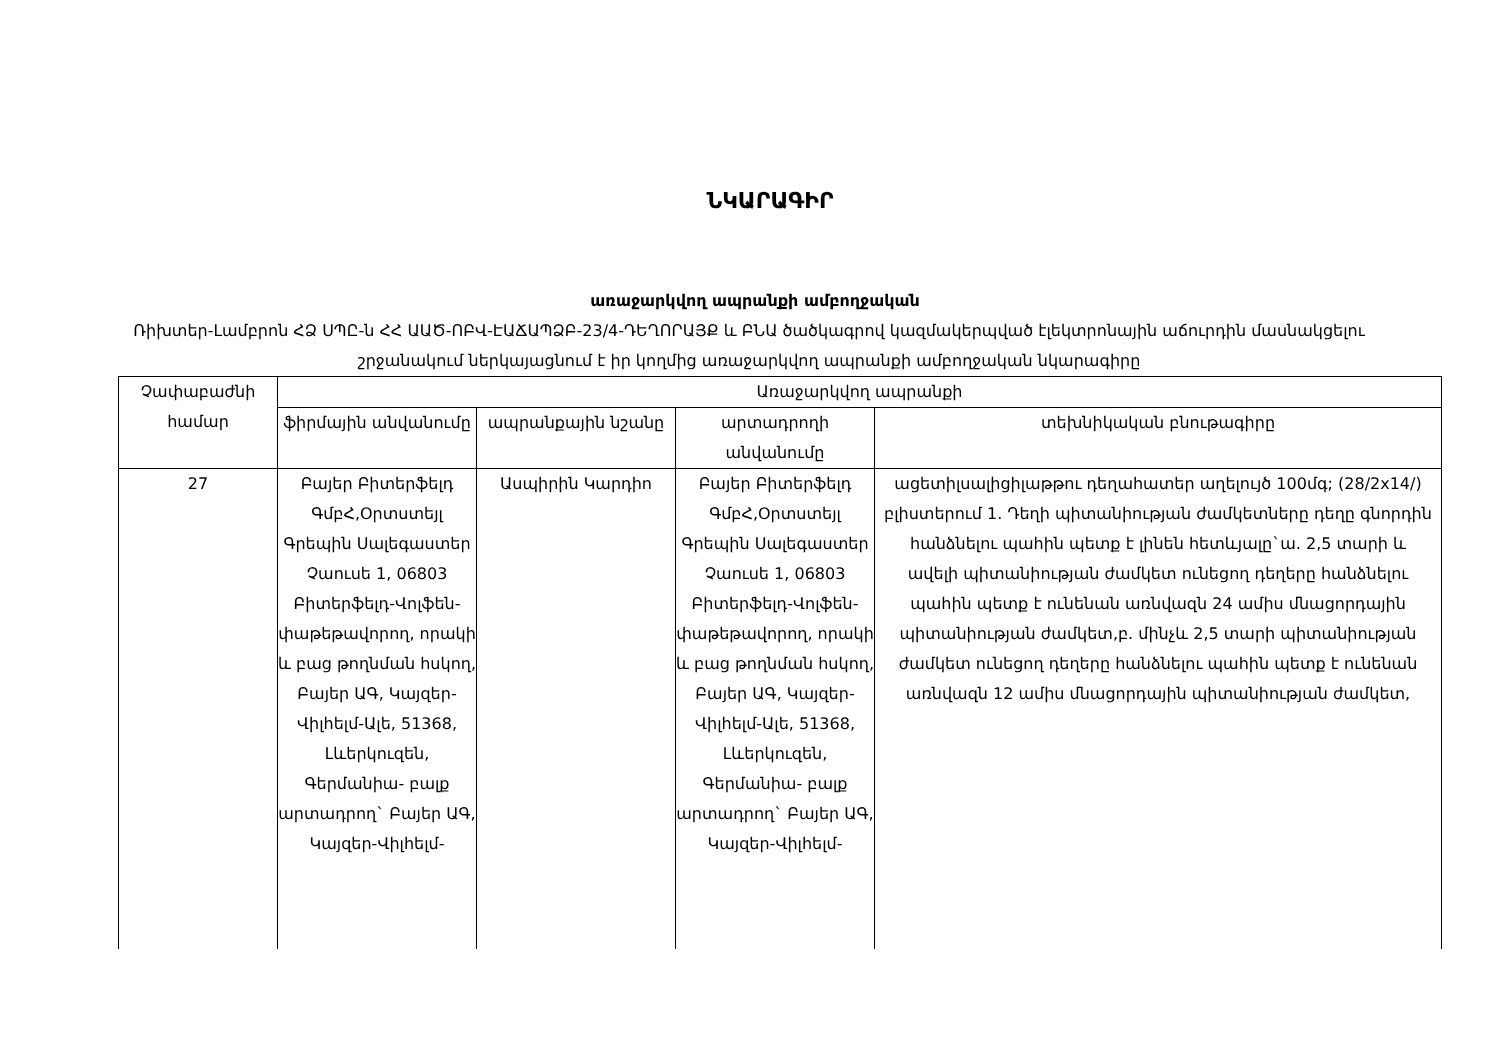ՆԿԱՐԱԳԻՐ
առաջարկվող ապրանքի ամբողջական
Ռիխտեր-Լամբրոն ՀՁ ՍՊԸ-ն ՀՀ ԱԱԾ-ՈԲՎ-ԷԱՃԱՊՁԲ-23/4-ԴԵՂՈՐԱՅՔ և ԲՆԱ ծածկագրով կազմակերպված էլեկտրոնային աճուրդին մասնակցելու շրջանակում ներկայացնում է իր կողմից առաջարկվող ապրանքի ամբողջական նկարագիրը
| Չափաբաժնի համար | Առաջարկվող ապրանքի | | | |
| --- | --- | --- | --- | --- |
| | ֆիրմային անվանումը | ապրանքային նշանը | արտադրողի անվանումը | տեխնիկական բնութագիրը |
| 27 | Բայեր Բիտերֆելդ ԳմբՀ,Օրտստեյլ Գրեպին Սալեգաստեր Չաուսե 1, 06803 Բիտերֆելդ-Վոլֆեն-փաթեթավորող, որակի և բաց թողնման հսկող, Բայեր ԱԳ, Կայզեր-Վիլհելմ-Ալե, 51368, Լևերկուզեն, Գերմանիա- բալք արտադրող` Բայեր ԱԳ, Կայզեր-Վիլհելմ- | Ասպիրին Կարդիո | Բայեր Բիտերֆելդ ԳմբՀ,Օրտստեյլ Գրեպին Սալեգաստեր Չաուսե 1, 06803 Բիտերֆելդ-Վոլֆեն-փաթեթավորող, որակի և բաց թողնման հսկող, Բայեր ԱԳ, Կայզեր-Վիլհելմ-Ալե, 51368, Լևերկուզեն, Գերմանիա- բալք արտադրող` Բայեր ԱԳ, Կայզեր-Վիլհելմ- | ացետիլսալիցիլաթթու դեղահատեր աղելույծ 100մգ; (28/2x14/) բլիստերում 1. Դեղի պիտանիության ժամկետները դեղը գնորդին հանձնելու պահին պետք է լինեն հետևյալը`ա. 2,5 տարի և ավելի պիտանիության ժամկետ ունեցող դեղերը հանձնելու պահին պետք է ունենան առնվազն 24 ամիս մնացորդային պիտանիության ժամկետ,բ. մինչև 2,5 տարի պիտանիության ժամկետ ունեցող դեղերը հանձնելու պահին պետք է ունենան առնվազն 12 ամիս մնացորդային պիտանիության ժամկետ, |